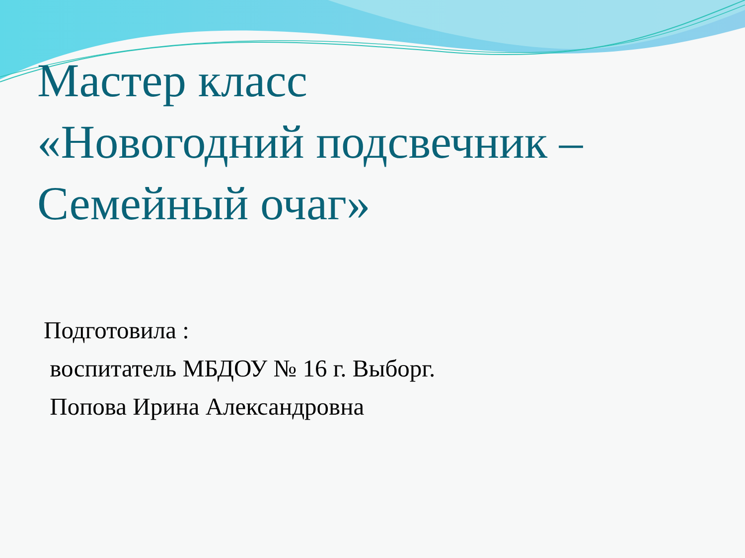Мастер класс
«Новогодний подсвечник –
Семейный очаг»
Подготовила :
воспитатель МБДОУ № 16 г. Выборг.
Попова Ирина Александровна